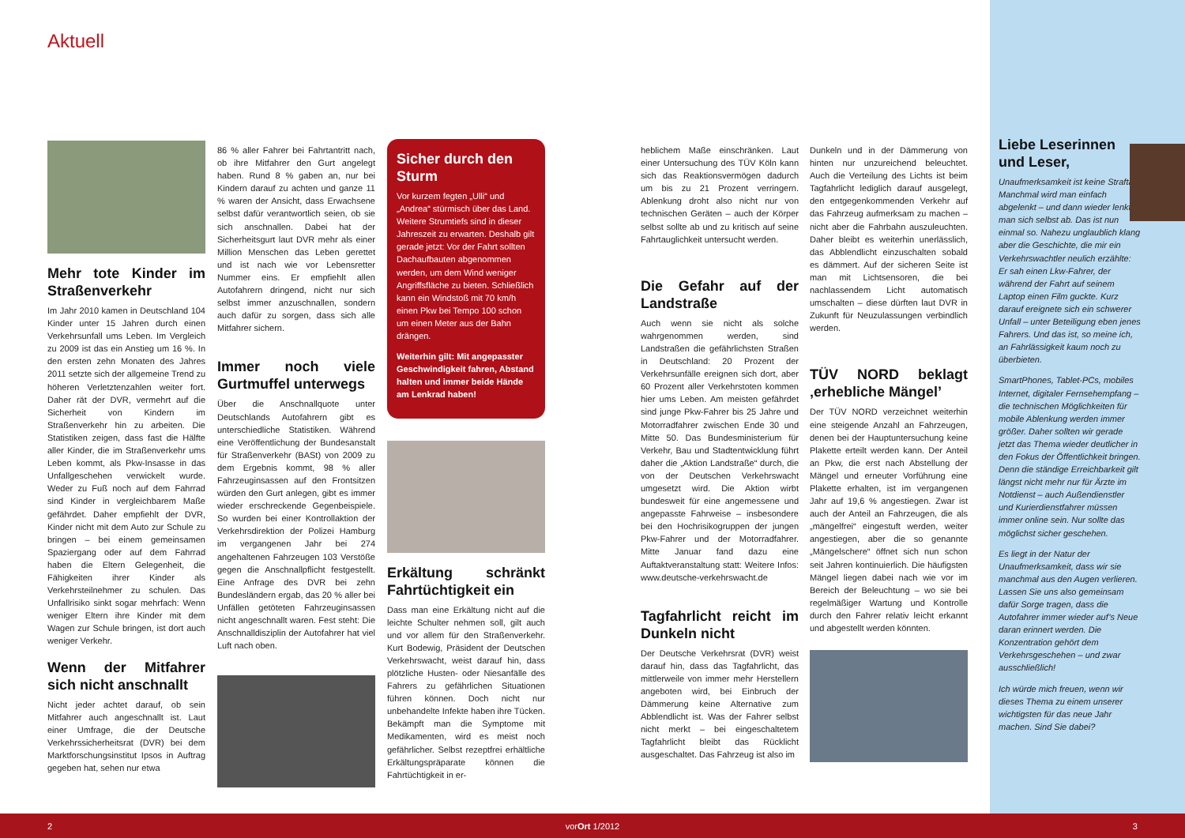Aktuell
Mehr tote Kinder im Straßenverkehr
Im Jahr 2010 kamen in Deutschland 104 Kinder unter 15 Jahren durch einen Verkehrsunfall ums Leben. Im Vergleich zu 2009 ist das ein Anstieg um 16 %. In den ersten zehn Monaten des Jahres 2011 setzte sich der allgemeine Trend zu höheren Verletztenzahlen weiter fort. Daher rät der DVR, vermehrt auf die Sicherheit von Kindern im Straßenverkehr hin zu arbeiten. Die Statistiken zeigen, dass fast die Hälfte aller Kinder, die im Straßenverkehr ums Leben kommt, als Pkw-Insasse in das Unfallgeschehen verwickelt wurde. Weder zu Fuß noch auf dem Fahrrad sind Kinder in vergleichbarem Maße gefährdet. Daher empfiehlt der DVR, Kinder nicht mit dem Auto zur Schule zu bringen – bei einem gemeinsamen Spaziergang oder auf dem Fahrrad haben die Eltern Gelegenheit, die Fähigkeiten ihrer Kinder als Verkehrsteilnehmer zu schulen. Das Unfallrisiko sinkt sogar mehrfach: Wenn weniger Eltern ihre Kinder mit dem Wagen zur Schule bringen, ist dort auch weniger Verkehr.
Wenn der Mitfahrer sich nicht anschnallt
Nicht jeder achtet darauf, ob sein Mitfahrer auch angeschnallt ist. Laut einer Umfrage, die der Deutsche Verkehrssicherheitsrat (DVR) bei dem Marktforschungsinstitut Ipsos in Auftrag gegeben hat, sehen nur etwa
86 % aller Fahrer bei Fahrtantritt nach, ob ihre Mitfahrer den Gurt angelegt haben. Rund 8 % gaben an, nur bei Kindern darauf zu achten und ganze 11 % waren der Ansicht, dass Erwachsene selbst dafür verantwortlich seien, ob sie sich anschnallen. Dabei hat der Sicherheitsgurt laut DVR mehr als einer Million Menschen das Leben gerettet und ist nach wie vor Lebensretter Nummer eins. Er empfiehlt allen Autofahrern dringend, nicht nur sich selbst immer anzuschnallen, sondern auch dafür zu sorgen, dass sich alle Mitfahrer sichern.
Immer noch viele Gurtmuffel unterwegs
Über die Anschnallquote unter Deutschlands Autofahrern gibt es unterschiedliche Statistiken. Während eine Veröffentlichung der Bundesanstalt für Straßenverkehr (BASt) von 2009 zu dem Ergebnis kommt, 98 % aller Fahrzeuginsassen auf den Frontsitzen würden den Gurt anlegen, gibt es immer wieder erschreckende Gegenbeispiele. So wurden bei einer Kontrollaktion der Verkehrsdirektion der Polizei Hamburg im vergangenen Jahr bei 274 angehaltenen Fahrzeugen 103 Verstöße gegen die Anschnallpflicht festgestellt. Eine Anfrage des DVR bei zehn Bundesländern ergab, das 20 % aller bei Unfällen getöteten Fahrzeuginsassen nicht angeschnallt waren. Fest steht: Die Anschnalldisziplin der Autofahrer hat viel Luft nach oben.
Sicher durch den Sturm
Vor kurzem fegten „Ulli“ und „Andrea“ stürmisch über das Land. Weitere Strumtiefs sind in dieser Jahreszeit zu erwarten. Deshalb gilt gerade jetzt: Vor der Fahrt sollten Dachaufbauten abgenommen werden, um dem Wind weniger Angriffsfläche zu bieten. Schließlich kann ein Windstoß mit 70 km/h einen Pkw bei Tempo 100 schon um einen Meter aus der Bahn drängen.
Weiterhin gilt: Mit angepasster Geschwindigkeit fahren, Abstand halten und immer beide Hände am Lenkrad haben!
Erkältung schränkt Fahrtüchtigkeit ein
Dass man eine Erkältung nicht auf die leichte Schulter nehmen soll, gilt auch und vor allem für den Straßenverkehr. Kurt Bodewig, Präsident der Deutschen Verkehrswacht, weist darauf hin, dass plötzliche Husten- oder Niesanfälle des Fahrers zu gefährlichen Situationen führen können. Doch nicht nur unbehandelte Infekte haben ihre Tücken. Bekämpft man die Symptome mit Medikamenten, wird es meist noch gefährlicher. Selbst rezeptfrei erhältliche Erkältungspräparate können die Fahrtüchtigkeit in er-
heblichem Maße einschränken. Laut einer Untersuchung des TÜV Köln kann sich das Reaktionsvermögen dadurch um bis zu 21 Prozent verringern. Ablenkung droht also nicht nur von technischen Geräten – auch der Körper selbst sollte ab und zu kritisch auf seine Fahrtauglichkeit untersucht werden.
Die Gefahr auf der Landstraße
Auch wenn sie nicht als solche wahrgenommen werden, sind Landstraßen die gefährlichsten Straßen in Deutschland: 20 Prozent der Verkehrsunfälle ereignen sich dort, aber 60 Prozent aller Verkehrstoten kommen hier ums Leben. Am meisten gefährdet sind junge Pkw-Fahrer bis 25 Jahre und Motorradfahrer zwischen Ende 30 und Mitte 50. Das Bundesministerium für Verkehr, Bau und Stadtentwicklung führt daher die „Aktion Landstraße“ durch, die von der Deutschen Verkehrswacht umgesetzt wird. Die Aktion wirbt bundesweit für eine angemessene und angepasste Fahrweise – insbesondere bei den Hochrisikogruppen der jungen Pkw-Fahrer und der Motorradfahrer. Mitte Januar fand dazu eine Auftaktveranstaltung statt: Weitere Infos: www.deutsche-verkehrswacht.de
Tagfahrlicht reicht im Dunkeln nicht
Der Deutsche Verkehrsrat (DVR) weist darauf hin, dass das Tagfahrlicht, das mittlerweile von immer mehr Herstellern angeboten wird, bei Einbruch der Dämmerung keine Alternative zum Abblendlicht ist. Was der Fahrer selbst nicht merkt – bei eingeschaltetem Tagfahrlicht bleibt das Rücklicht ausgeschaltet. Das Fahrzeug ist also im
Dunkeln und in der Dämmerung von hinten nur unzureichend beleuchtet. Auch die Verteilung des Lichts ist beim Tagfahrlicht lediglich darauf ausgelegt, den entgegenkommenden Verkehr auf das Fahrzeug aufmerksam zu machen – nicht aber die Fahrbahn auszuleuchten. Daher bleibt es weiterhin unerlässlich, das Abblendlicht einzuschalten sobald es dämmert. Auf der sicheren Seite ist man mit Lichtsensoren, die bei nachlassendem Licht automatisch umschalten – diese dürften laut DVR in Zukunft für Neuzulassungen verbindlich werden.
TÜV NORD beklagt ‚erhebliche Mängel’
Der TÜV NORD verzeichnet weiterhin eine steigende Anzahl an Fahrzeugen, denen bei der Hauptuntersuchung keine Plakette erteilt werden kann. Der Anteil an Pkw, die erst nach Abstellung der Mängel und erneuter Vorführung eine Plakette erhalten, ist im vergangenen Jahr auf 19,6 % angestiegen. Zwar ist auch der Anteil an Fahrzeugen, die als „mängelfrei“ eingestuft werden, weiter angestiegen, aber die so genannte „Mängelschere“ öffnet sich nun schon seit Jahren kontinuierlich. Die häufigsten Mängel liegen dabei nach wie vor im Bereich der Beleuchtung – wo sie bei regelmäßiger Wartung und Kontrolle durch den Fahrer relativ leicht erkannt und abgestellt werden könnten.
Liebe Leserinnen und Leser,
Unaufmerksamkeit ist keine Straftat. Manchmal wird man einfach abgelenkt – und dann wieder lenkt man sich selbst ab. Das ist nun einmal so. Nahezu unglaublich klang aber die Geschichte, die mir ein Verkehrswachtler neulich erzählte: Er sah einen Lkw-Fahrer, der während der Fahrt auf seinem Laptop einen Film guckte. Kurz darauf ereignete sich ein schwerer Unfall – unter Beteiligung eben jenes Fahrers. Und das ist, so meine ich, an Fahrlässigkeit kaum noch zu überbieten.
SmartPhones, Tablet-PCs, mobiles Internet, digitaler Fernsehempfang – die technischen Möglichkeiten für mobile Ablenkung werden immer größer. Daher sollten wir gerade jetzt das Thema wieder deutlicher in den Fokus der Öffentlichkeit bringen. Denn die ständige Erreichbarkeit gilt längst nicht mehr nur für Ärzte im Notdienst – auch Außendienstler und Kurierdienstfahrer müssen immer online sein. Nur sollte das möglichst sicher geschehen.
Es liegt in der Natur der Unaufmerksamkeit, dass wir sie manchmal aus den Augen verlieren. Lassen Sie uns also gemeinsam dafür Sorge tragen, dass die Autofahrer immer wieder auf’s Neue daran erinnert werden. Die Konzentration gehört dem Verkehrsgeschehen – und zwar ausschließlich!
Ich würde mich freuen, wenn wir dieses Thema zu einem unserer wichtigsten für das neue Jahr machen. Sind Sie dabei?
2 vorOrt 1/2012 3